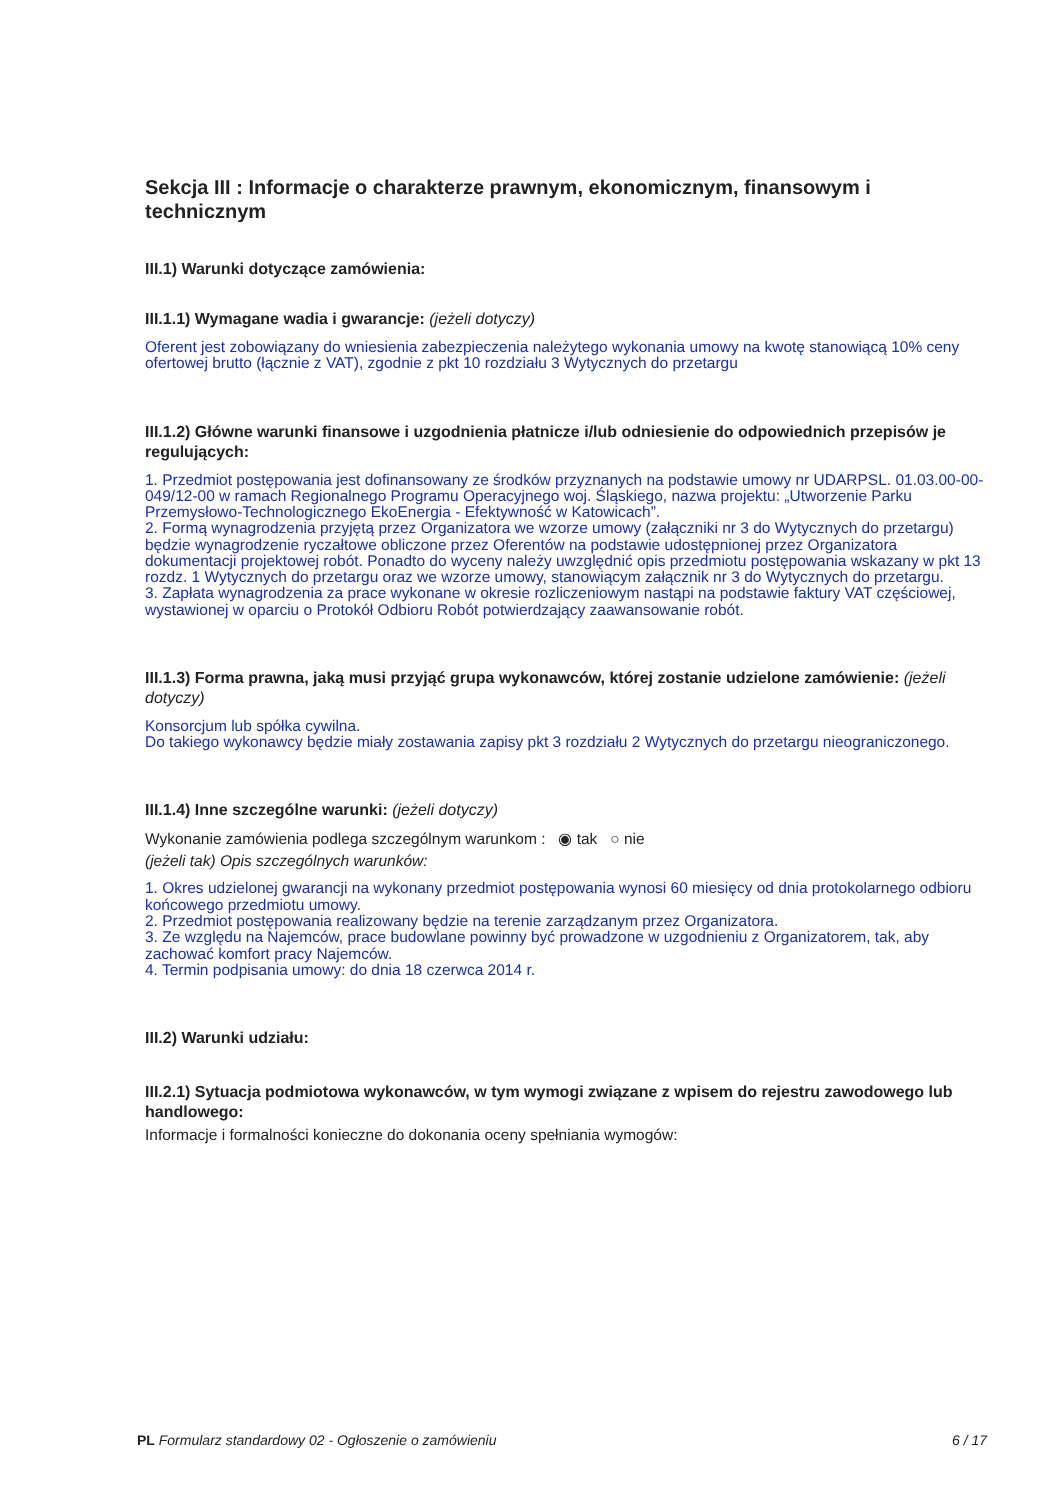Sekcja III : Informacje o charakterze prawnym, ekonomicznym, finansowym i technicznym
III.1) Warunki dotyczące zamówienia:
III.1.1) Wymagane wadia i gwarancje: (jeżeli dotyczy)
Oferent jest zobowiązany do wniesienia zabezpieczenia należytego wykonania umowy na kwotę stanowiącą 10% ceny ofertowej brutto (łącznie z VAT), zgodnie z pkt 10 rozdziału 3 Wytycznych do przetargu
III.1.2) Główne warunki finansowe i uzgodnienia płatnicze i/lub odniesienie do odpowiednich przepisów je regulujących:
1. Przedmiot postępowania jest dofinansowany ze środków przyznanych na podstawie umowy nr UDARPSL. 01.03.00-00-049/12-00 w ramach Regionalnego Programu Operacyjnego woj. Śląskiego, nazwa projektu: „Utworzenie Parku Przemysłowo-Technologicznego EkoEnergia - Efektywność w Katowicach”.
2. Formą wynagrodzenia przyjętą przez Organizatora we wzorze umowy (załączniki nr 3 do Wytycznych do przetargu) będzie wynagrodzenie ryczałtowe obliczone przez Oferentów na podstawie udostępnionej przez Organizatora dokumentacji projektowej robót. Ponadto do wyceny należy uwzględnić opis przedmiotu postępowania wskazany w pkt 13 rozdz. 1 Wytycznych do przetargu oraz we wzorze umowy, stanowiącym załącznik nr 3 do Wytycznych do przetargu.
3. Zapłata wynagrodzenia za prace wykonane w okresie rozliczeniowym nastąpi na podstawie faktury VAT częściowej, wystawionej w oparciu o Protokół Odbioru Robót potwierdzający zaawansowanie robót.
III.1.3) Forma prawna, jaką musi przyjąć grupa wykonawców, której zostanie udzielone zamówienie: (jeżeli dotyczy)
Konsorcjum lub spółka cywilna.
Do takiego wykonawcy będzie miały zostawania zapisy pkt 3 rozdziału 2 Wytycznych do przetargu nieograniczonego.
III.1.4) Inne szczególne warunki: (jeżeli dotyczy)
Wykonanie zamówienia podlega szczególnym warunkom : ◉ tak ○ nie
(jeżeli tak) Opis szczególnych warunków:
1. Okres udzielonej gwarancji na wykonany przedmiot postępowania wynosi 60 miesięcy od dnia protokolarnego odbioru końcowego przedmiotu umowy.
2. Przedmiot postępowania realizowany będzie na terenie zarządzanym przez Organizatora.
3. Ze względu na Najemców, prace budowlane powinny być prowadzone w uzgodnieniu z Organizatorem, tak, aby zachować komfort pracy Najemców.
4. Termin podpisania umowy: do dnia 18 czerwca 2014 r.
III.2) Warunki udziału:
III.2.1) Sytuacja podmiotowa wykonawców, w tym wymogi związane z wpisem do rejestru zawodowego lub handlowego:
Informacje i formalności konieczne do dokonania oceny spełniania wymogów:
PL Formularz standardowy 02 - Ogłoszenie o zamówieniu 6 / 17